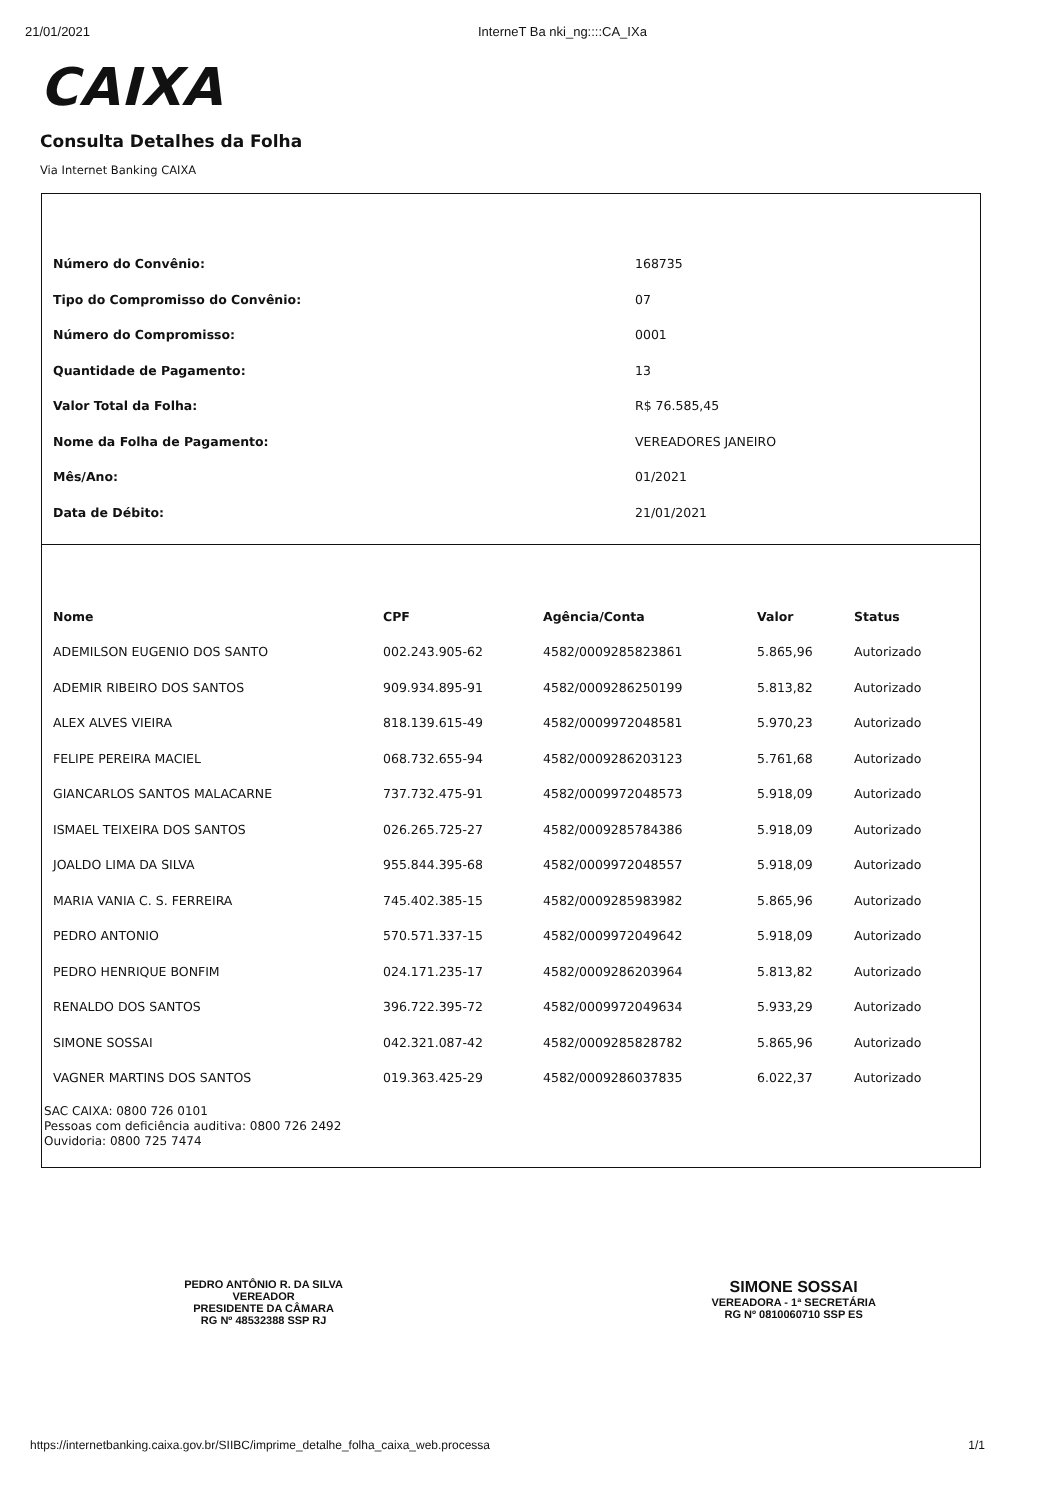21/01/2021 InterneT Ba nki_ng::::CA_IXa
CAIXA
Consulta Detalhes da Folha
Via Internet Banking CAIXA
| Número do Convênio: | 168735 |
| Tipo do Compromisso do Convênio: | 07 |
| Número do Compromisso: | 0001 |
| Quantidade de Pagamento: | 13 |
| Valor Total da Folha: | R$ 76.585,45 |
| Nome da Folha de Pagamento: | VEREADORES JANEIRO |
| Mês/Ano: | 01/2021 |
| Data de Débito: | 21/01/2021 |
| Nome | CPF | Agência/Conta | Valor | Status |
| --- | --- | --- | --- | --- |
| ADEMILSON EUGENIO DOS SANTO | 002.243.905-62 | 4582/0009285823861 | 5.865,96 | Autorizado |
| ADEMIR RIBEIRO DOS SANTOS | 909.934.895-91 | 4582/0009286250199 | 5.813,82 | Autorizado |
| ALEX ALVES VIEIRA | 818.139.615-49 | 4582/0009972048581 | 5.970,23 | Autorizado |
| FELIPE PEREIRA MACIEL | 068.732.655-94 | 4582/0009286203123 | 5.761,68 | Autorizado |
| GIANCARLOS SANTOS MALACARNE | 737.732.475-91 | 4582/0009972048573 | 5.918,09 | Autorizado |
| ISMAEL TEIXEIRA DOS SANTOS | 026.265.725-27 | 4582/0009285784386 | 5.918,09 | Autorizado |
| JOALDO LIMA DA SILVA | 955.844.395-68 | 4582/0009972048557 | 5.918,09 | Autorizado |
| MARIA VANIA C. S. FERREIRA | 745.402.385-15 | 4582/0009285983982 | 5.865,96 | Autorizado |
| PEDRO ANTONIO | 570.571.337-15 | 4582/0009972049642 | 5.918,09 | Autorizado |
| PEDRO HENRIQUE BONFIM | 024.171.235-17 | 4582/0009286203964 | 5.813,82 | Autorizado |
| RENALDO DOS SANTOS | 396.722.395-72 | 4582/0009972049634 | 5.933,29 | Autorizado |
| SIMONE SOSSAI | 042.321.087-42 | 4582/0009285828782 | 5.865,96 | Autorizado |
| VAGNER MARTINS DOS SANTOS | 019.363.425-29 | 4582/0009286037835 | 6.022,37 | Autorizado |
SAC CAIXA: 0800 726 0101
Pessoas com deficiência auditiva: 0800 726 2492
Ouvidoria: 0800 725 7474
PEDRO ANTÔNIO R. DA SILVA
VEREADOR
PRESIDENTE DA CÂMARA
RG Nº 48532388 SSP RJ
SIMONE SOSSAI
VEREADORA - 1ª SECRETÁRIA
RG Nº 0810060710 SSP ES
https://internetbanking.caixa.gov.br/SIIBC/imprime_detalhe_folha_caixa_web.processa 1/1